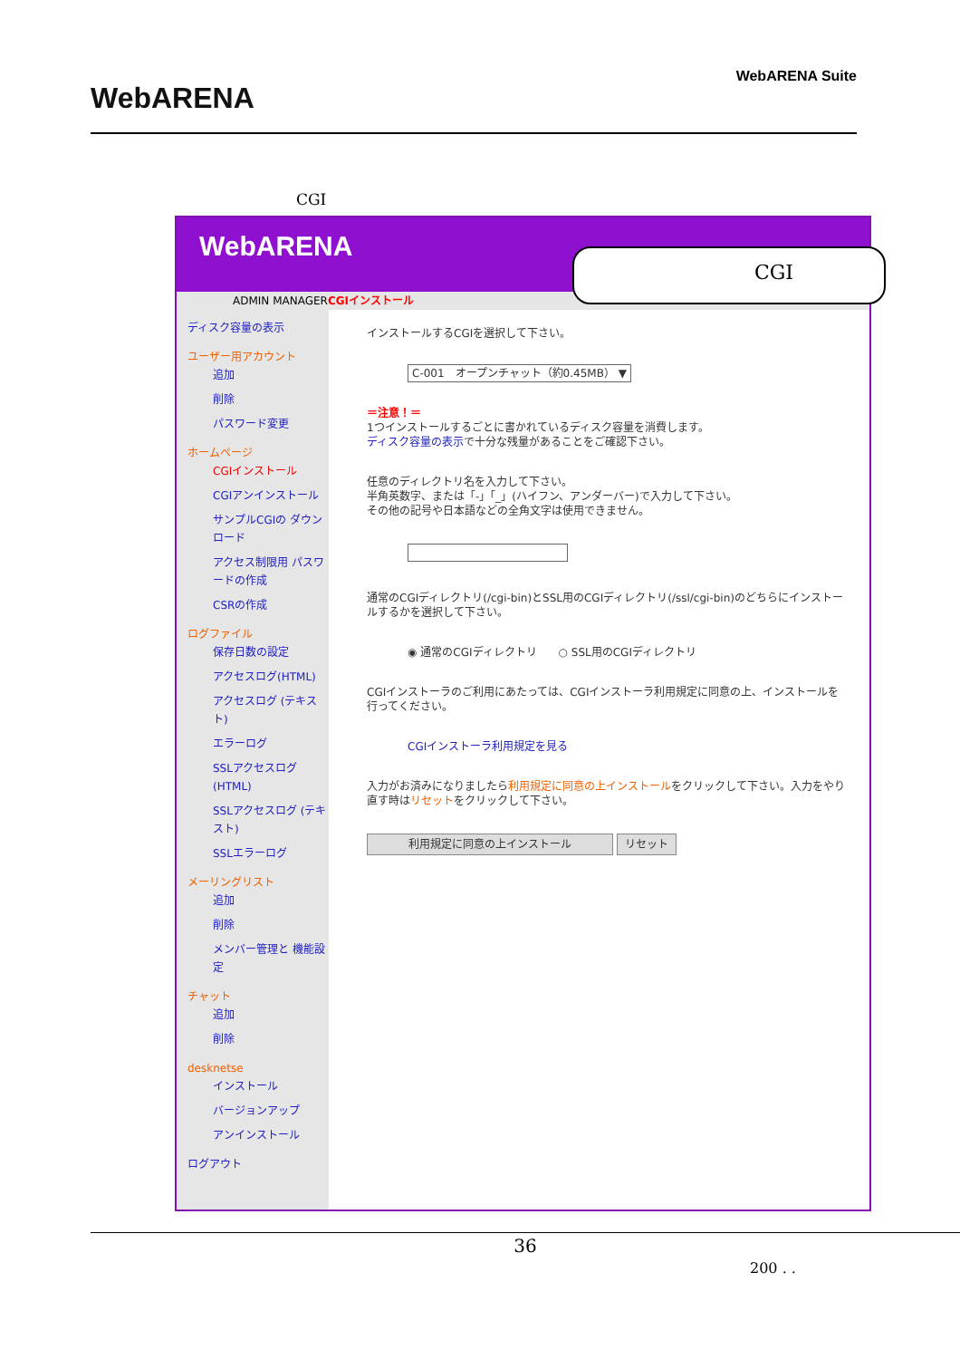WebARENA
WebARENA Suite
CGI
WebARENA
ADMIN MANAGERCGIインストール
ディスク容量の表示
ユーザー用アカウント
追加
削除
パスワード変更
ホームページ
CGIインストール
CGIアンインストール
サンプルCGIの ダウンロード
アクセス制限用 パスワードの作成
CSRの作成
ログファイル
保存日数の設定
アクセスログ(HTML)
アクセスログ (テキスト)
エラーログ
SSLアクセスログ (HTML)
SSLアクセスログ (テキスト)
SSLエラーログ
メーリングリスト
追加
削除
メンバー管理と 機能設定
チャット
追加
削除
desknetse
インストール
バージョンアップ
アンインストール
ログアウト
インストールするCGIを選択して下さい。
C-001　オープンチャット（約0.45MB） ▼
＝注意！＝
1つインストールするごとに書かれているディスク容量を消費します。
ディスク容量の表示で十分な残量があることをご確認下さい。
任意のディレクトリ名を入力して下さい。
半角英数字、または「-」「_」(ハイフン、アンダーバー)で入力して下さい。
その他の記号や日本語などの全角文字は使用できません。
通常のCGIディレクトリ(/cgi-bin)とSSL用のCGIディレクトリ(/ssl/cgi-bin)のどちらにインストールするかを選択して下さい。
◉ 通常のCGIディレクトリ　　○ SSL用のCGIディレクトリ
CGIインストーラのご利用にあたっては、CGIインストーラ利用規定に同意の上、インストールを行ってください。
CGIインストーラ利用規定を見る
入力がお済みになりましたら利用規定に同意の上インストールをクリックして下さい。入力をやり直す時はリセットをクリックして下さい。
利用規定に同意の上インストール リセット
CGI
36
200 . .